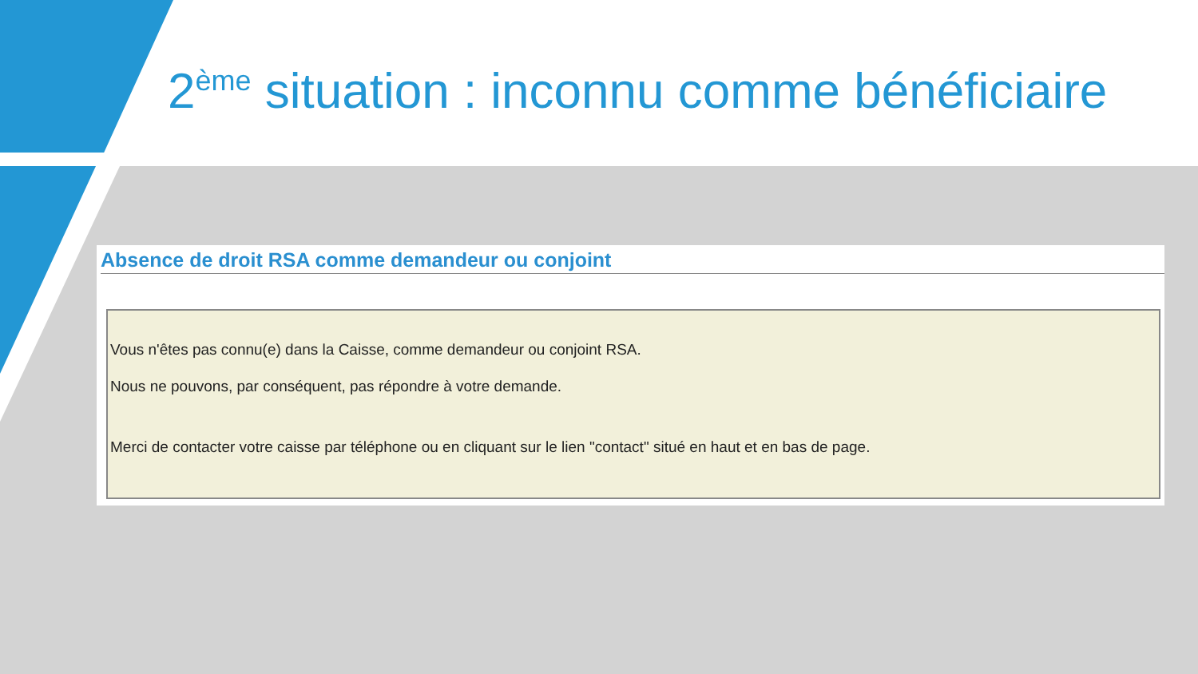2<sup>ème</sup> situation : inconnu comme bénéficiaire
Absence de droit RSA comme demandeur ou conjoint
Vous n'êtes pas connu(e) dans la Caisse, comme demandeur ou conjoint RSA.
Nous ne pouvons, par conséquent, pas répondre à votre demande.
Merci de contacter votre caisse par téléphone ou en cliquant sur le lien "contact" situé en haut et en bas de page.